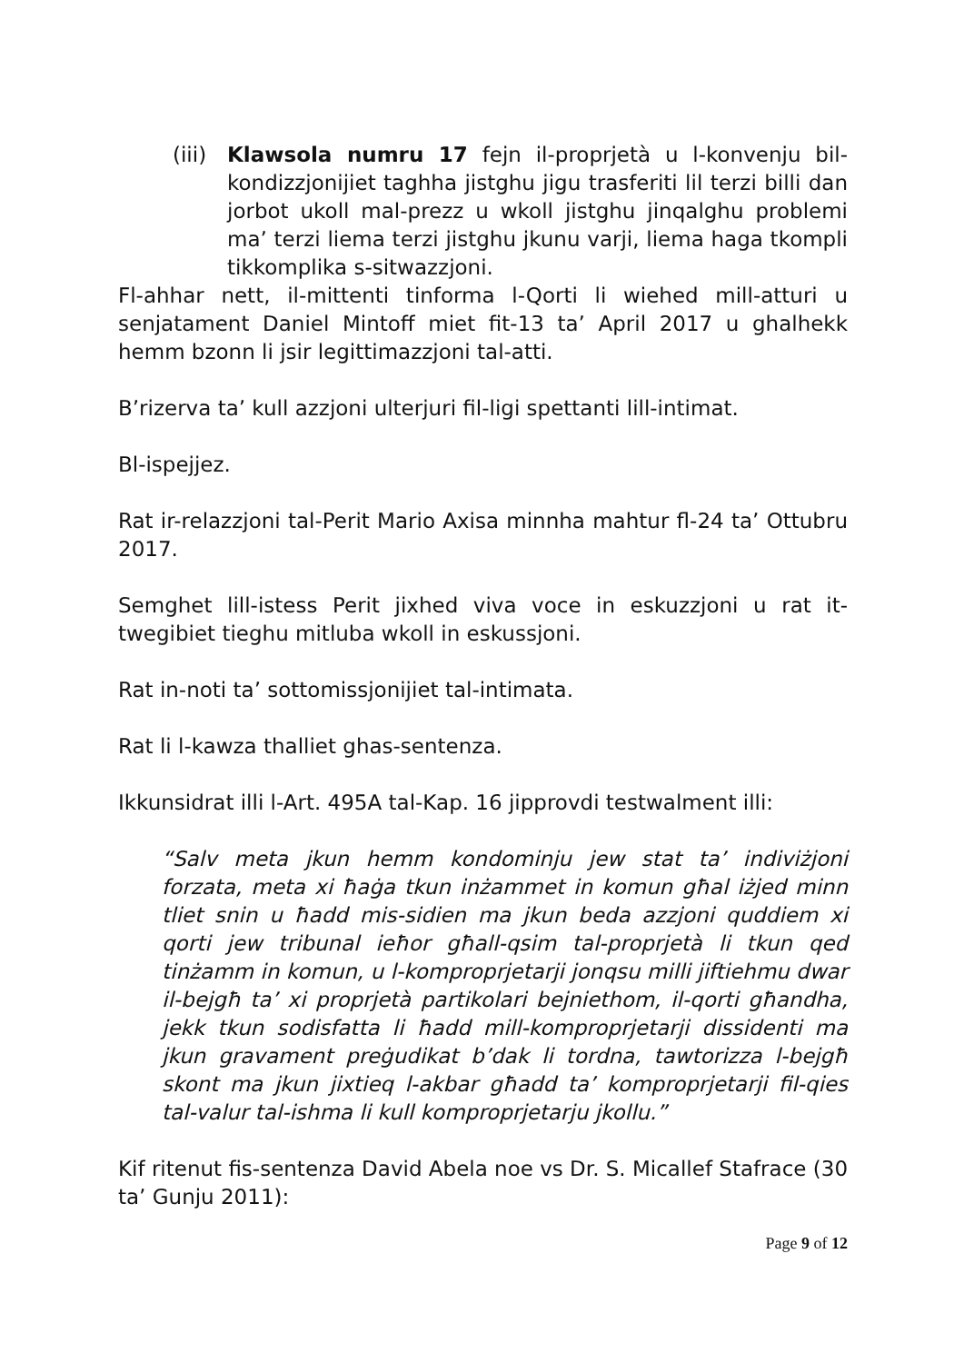(iii)
Klawsola numru 17 fejn il-proprjetà u l-konvenju bil-kondizzjonijiet taghha jistghu jigu trasferiti lil terzi billi dan jorbot ukoll mal-prezz u wkoll jistghu jinqalghu problemi ma’ terzi liema terzi jistghu jkunu varji, liema haga tkompli tikkomplika s-sitwazzjoni.
Fl-ahhar nett, il-mittenti tinforma l-Qorti li wiehed mill-atturi u senjatament Daniel Mintoff miet fit-13 ta’ April 2017 u ghalhekk hemm bzonn li jsir legittimazzjoni tal-atti.
B’rizerva ta’ kull azzjoni ulterjuri fil-ligi spettanti lill-intimat.
Bl-ispejjez.
Rat ir-relazzjoni tal-Perit Mario Axisa minnha mahtur fl-24 ta’ Ottubru 2017.
Semghet lill-istess Perit jixhed viva voce in eskuzzjoni u rat it-twegibiet tieghu mitluba wkoll in eskussjoni.
Rat in-noti ta’ sottomissjonijiet tal-intimata.
Rat li l-kawza thalliet ghas-sentenza.
Ikkunsidrat illi l-Art. 495A tal-Kap. 16 jipprovdi testwalment illi:
“Salv meta jkun hemm kondominju jew stat ta’ indiviżjoni forzata, meta xi ħaġa tkun inżammet in komun għal iżjed minn tliet snin u ħadd mis-sidien ma jkun beda azzjoni quddiem xi qorti jew tribunal ieħor għall-qsim tal-proprjetà li tkun qed tinżamm in komun, u l-komproprjetarji jonqsu milli jiftiehmu dwar il-bejgħ ta’ xi proprjetà partikolari bejniethom, il-qorti għandha, jekk tkun sodisfatta li ħadd mill-komproprjetarji dissidenti ma jkun gravament preġudikat b’dak li tordna, tawtorizza l-bejgħ skont ma jkun jixtieq l-akbar għadd ta’ komproprjetarji fil-qies tal-valur tal-ishma li kull komproprjetarju jkollu.”
Kif ritenut fis-sentenza David Abela noe vs Dr. S. Micallef Stafrace (30 ta’ Gunju 2011):
Page 9 of 12